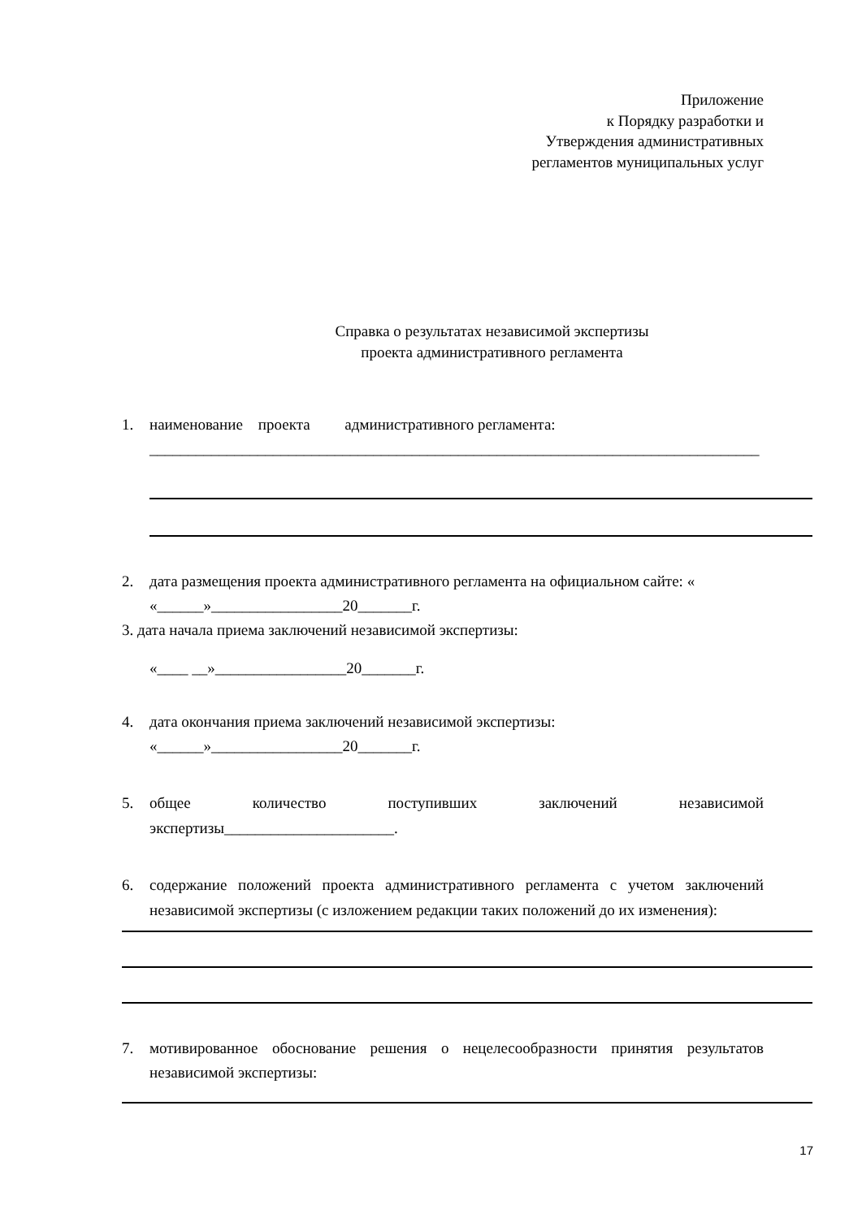Приложение
к Порядку разработки и
Утверждения административных
регламентов муниципальных услуг
Справка о результатах независимой экспертизы
проекта административного регламента
1. наименование проекта административного регламента:
_______________________________________________________________________________
2. дата размещения проекта административного регламента на официальном сайте: «
«______»_________________20_______г.
3. дата начала приема заключений независимой экспертизы:
«____ __»_________________20_______г.
4. дата окончания приема заключений независимой экспертизы:
«______»_________________20_______г.
5. общее количество поступивших заключений независимой экспертизы______________________.
6. содержание положений проекта административного регламента с учетом заключений независимой экспертизы (с изложением редакции таких положений до их изменения):
7. мотивированное обоснование решения о нецелесообразности принятия результатов независимой экспертизы:
17